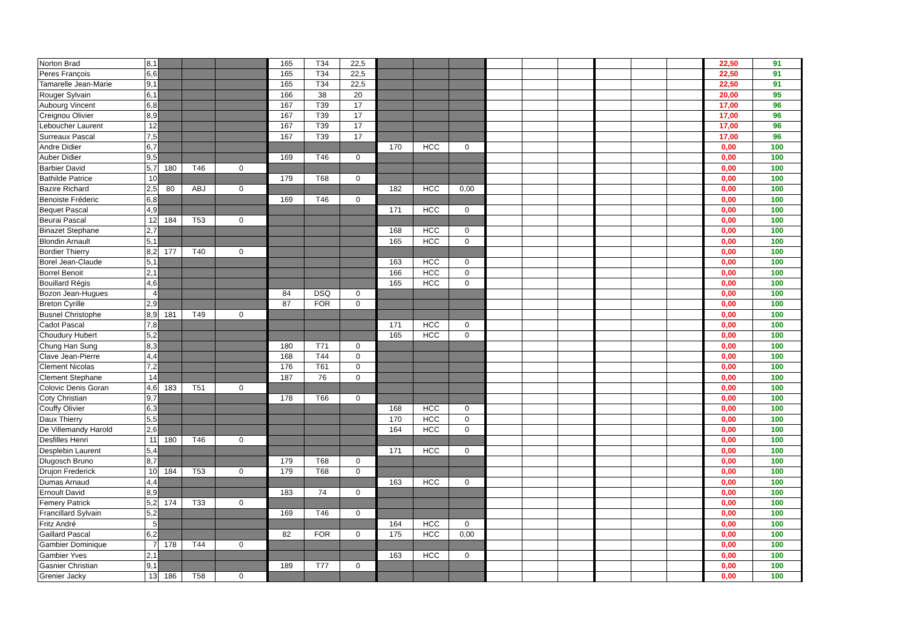| Norton Brad | 8,1 | | | | 165 | T34 | 22,5 | | | | | | | | | | 22,50 | 91 |
| Peres François | 6,6 | | | | 165 | T34 | 22,5 | | | | | | | | | | 22,50 | 91 |
| Tamarelle Jean-Marie | 9,1 | | | | 165 | T34 | 22,5 | | | | | | | | | | 22,50 | 91 |
| Rouger Sylvain | 6,1 | | | | 166 | 38 | 20 | | | | | | | | | | 20,00 | 95 |
| Aubourg Vincent | 6,8 | | | | 167 | T39 | 17 | | | | | | | | | | 17,00 | 96 |
| Creignou Olivier | 8,9 | | | | 167 | T39 | 17 | | | | | | | | | | 17,00 | 96 |
| Leboucher Laurent | 12 | | | | 167 | T39 | 17 | | | | | | | | | | 17,00 | 96 |
| Surreaux Pascal | 7,5 | | | | 167 | T39 | 17 | | | | | | | | | | 17,00 | 96 |
| Andre Didier | 6,7 | | | | | | | 170 | HCC | 0 | | | | | | | 0,00 | 100 |
| Auber Didier | 9,5 | | | | 169 | T46 | 0 | | | | | | | | | | 0,00 | 100 |
| Barbier David | 5,7 | 180 | T46 | 0 | | | | | | | | | | | | | 0,00 | 100 |
| Bathilde Patrice | 10 | | | | 179 | T68 | 0 | | | | | | | | | | 0,00 | 100 |
| Bazire Richard | 2,5 | 80 | ABJ | 0 | | | | 182 | HCC | 0,00 | | | | | | | 0,00 | 100 |
| Benoiste Fréderic | 6,8 | | | | 169 | T46 | 0 | | | | | | | | | | 0,00 | 100 |
| Bequet Pascal | 4,9 | | | | | | | 171 | HCC | 0 | | | | | | | 0,00 | 100 |
| Beurai Pascal | 12 | 184 | T53 | 0 | | | | | | | | | | | | | 0,00 | 100 |
| Binazet Stephane | 2,7 | | | | | | | 168 | HCC | 0 | | | | | | | 0,00 | 100 |
| Blondin Arnault | 5,1 | | | | | | | 165 | HCC | 0 | | | | | | | 0,00 | 100 |
| Bordier Thierry | 8,2 | 177 | T40 | 0 | | | | | | | | | | | | | 0,00 | 100 |
| Borel Jean-Claude | 5,1 | | | | | | | 163 | HCC | 0 | | | | | | | 0,00 | 100 |
| Borrel Benoit | 2,1 | | | | | | | 166 | HCC | 0 | | | | | | | 0,00 | 100 |
| Bouillard Régis | 4,6 | | | | | | | 165 | HCC | 0 | | | | | | | 0,00 | 100 |
| Bozon Jean-Hugues | 4 | | | | 84 | DSQ | 0 | | | | | | | | | | 0,00 | 100 |
| Breton Cyrille | 2,9 | | | | 87 | FOR | 0 | | | | | | | | | | 0,00 | 100 |
| Busnel Christophe | 8,9 | 181 | T49 | 0 | | | | | | | | | | | | | 0,00 | 100 |
| Cadot Pascal | 7,8 | | | | | | | 171 | HCC | 0 | | | | | | | 0,00 | 100 |
| Choudury Hubert | 5,2 | | | | | | | 165 | HCC | 0 | | | | | | | 0,00 | 100 |
| Chung Han Sung | 8,3 | | | | 180 | T71 | 0 | | | | | | | | | | 0,00 | 100 |
| Clave Jean-Pierre | 4,4 | | | | 168 | T44 | 0 | | | | | | | | | | 0,00 | 100 |
| Clement Nicolas | 7,2 | | | | 176 | T61 | 0 | | | | | | | | | | 0,00 | 100 |
| Clement Stephane | 14 | | | | 187 | 76 | 0 | | | | | | | | | | 0,00 | 100 |
| Colovic Denis Goran | 4,6 | 183 | T51 | 0 | | | | | | | | | | | | | 0,00 | 100 |
| Coty Christian | 9,7 | | | | 178 | T66 | 0 | | | | | | | | | | 0,00 | 100 |
| Couffy Olivier | 6,3 | | | | | | | 168 | HCC | 0 | | | | | | | 0,00 | 100 |
| Daux Thierry | 5,5 | | | | | | | 170 | HCC | 0 | | | | | | | 0,00 | 100 |
| De Villemandy Harold | 2,6 | | | | | | | 164 | HCC | 0 | | | | | | | 0,00 | 100 |
| Desfilles Henri | 11 | 180 | T46 | 0 | | | | | | | | | | | | | 0,00 | 100 |
| Desplebin Laurent | 5,4 | | | | | | | 171 | HCC | 0 | | | | | | | 0,00 | 100 |
| Dlugosch Bruno | 8,7 | | | | 179 | T68 | 0 | | | | | | | | | | 0,00 | 100 |
| Drujon Frederick | 10 | 184 | T53 | 0 | 179 | T68 | 0 | | | | | | | | | | 0,00 | 100 |
| Dumas Arnaud | 4,4 | | | | | | | 163 | HCC | 0 | | | | | | | 0,00 | 100 |
| Ernoult David | 8,9 | | | | 183 | 74 | 0 | | | | | | | | | | 0,00 | 100 |
| Femery Patrick | 5,2 | 174 | T33 | 0 | | | | | | | | | | | | | 0,00 | 100 |
| Francillard Sylvain | 5,2 | | | | 169 | T46 | 0 | | | | | | | | | | 0,00 | 100 |
| Fritz André | 5 | | | | | | | 164 | HCC | 0 | | | | | | | 0,00 | 100 |
| Gaillard Pascal | 6,2 | | | | 82 | FOR | 0 | 175 | HCC | 0,00 | | | | | | | 0,00 | 100 |
| Gambier Dominique | 7 | 178 | T44 | 0 | | | | | | | | | | | | | 0,00 | 100 |
| Gambier Yves | 2,1 | | | | | | | 163 | HCC | 0 | | | | | | | 0,00 | 100 |
| Gasnier Christian | 9,1 | | | | 189 | T77 | 0 | | | | | | | | | | 0,00 | 100 |
| Grenier Jacky | 13 | 186 | T58 | 0 | | | | | | | | | | | | | 0,00 | 100 |